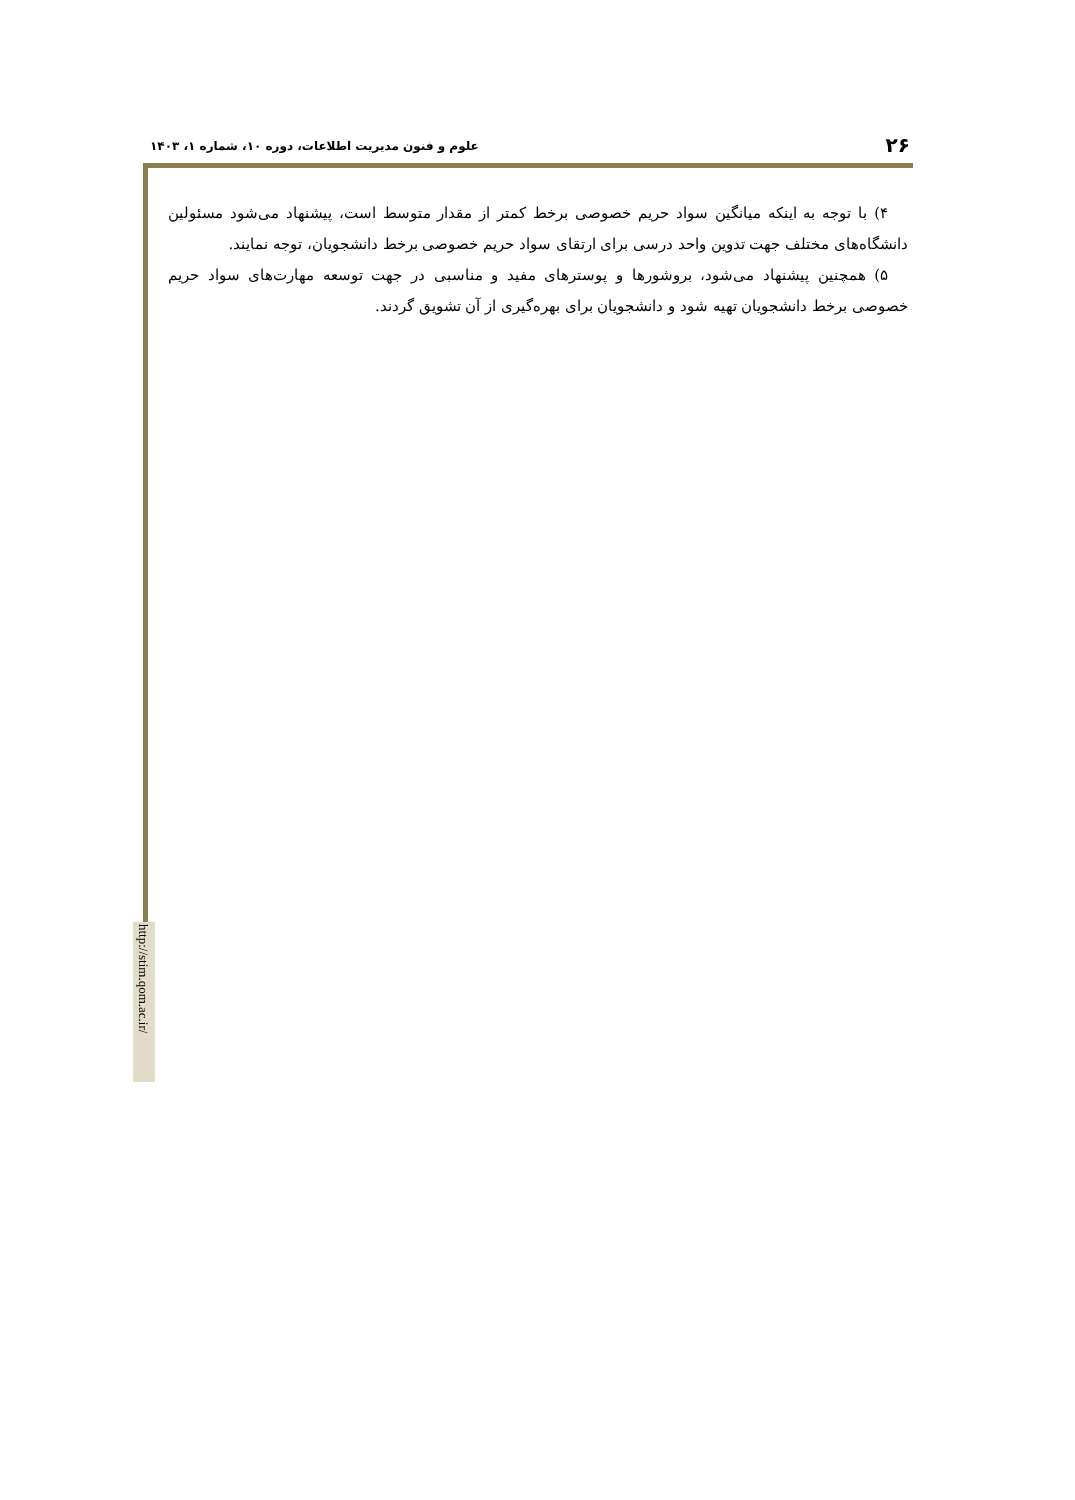۲۶ علوم و فنون مدیریت اطلاعات، دوره ۱۰، شماره ۱، ۱۴۰۳
۴) با توجه به اینکه میانگین سواد حریم خصوصی برخط کمتر از مقدار متوسط است، پیشنهاد می‌شود مسئولین دانشگاه‌های مختلف جهت تدوین واحد درسی برای ارتقای سواد حریم خصوصی برخط دانشجویان، توجه نمایند.
۵) همچنین پیشنهاد می‌شود، بروشورها و پوسترهای مفید و مناسبی در جهت توسعه مهارت‌های سواد حریم خصوصی برخط دانشجویان تهیه شود و دانشجویان برای بهره‌گیری از آن تشویق گردند.
http://stim.qom.ac.ir/